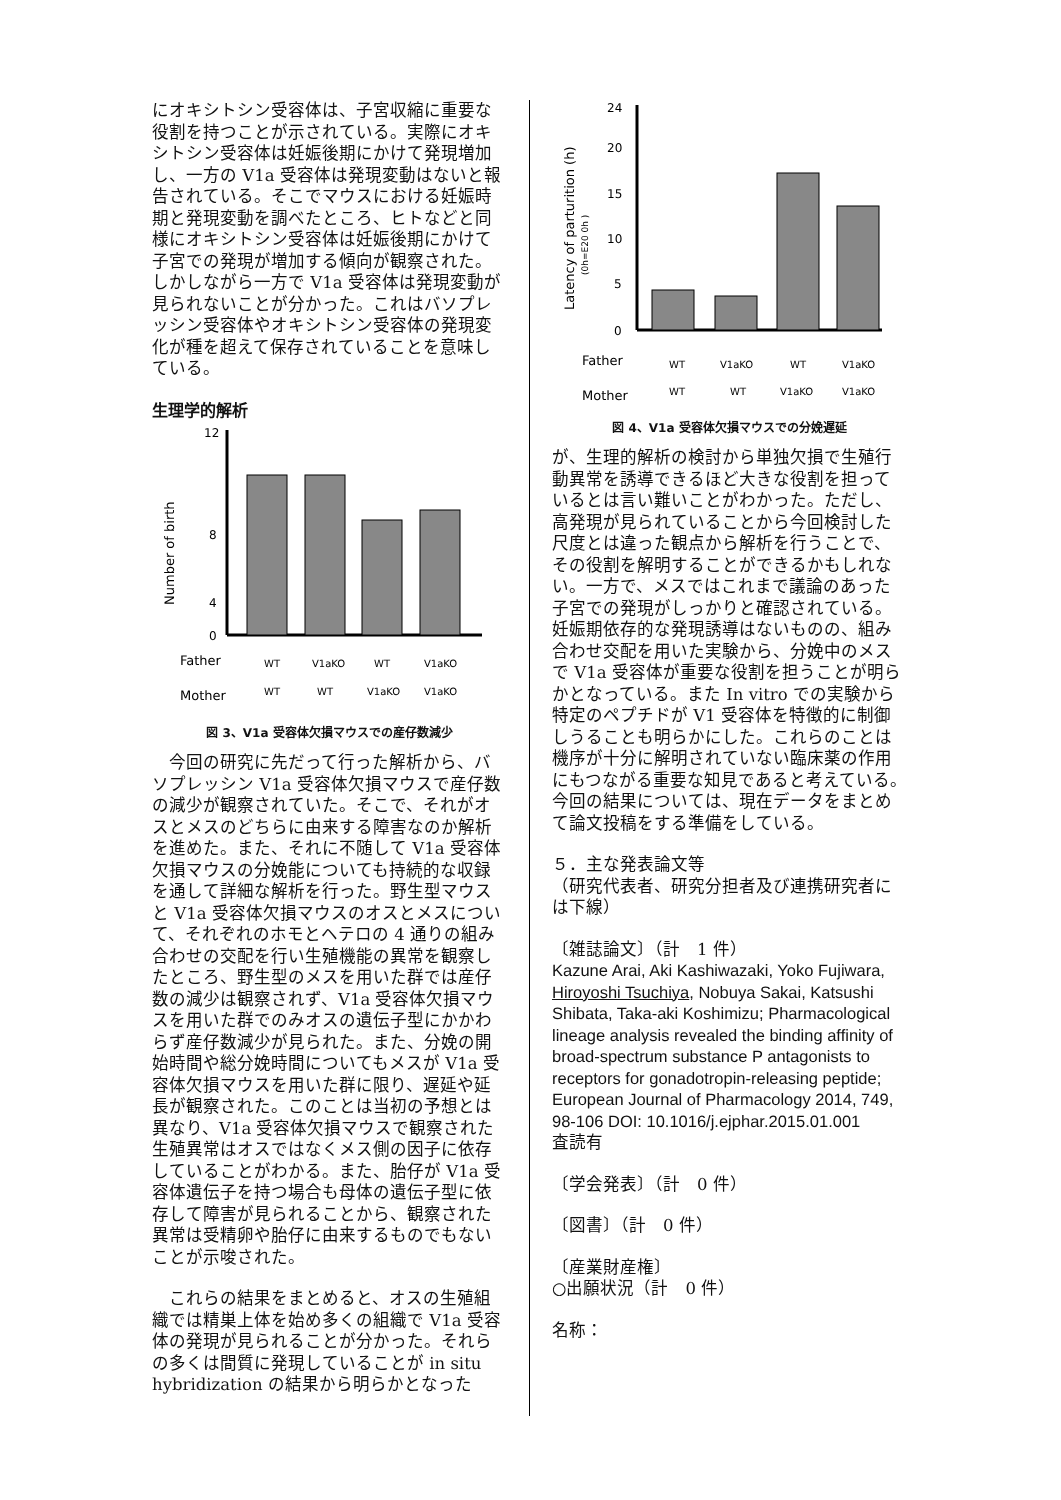にオキシトシン受容体は、子宮収縮に重要な役割を持つことが示されている。実際にオキシトシン受容体は妊娠後期にかけて発現増加し、一方の V1a 受容体は発現変動はないと報告されている。そこでマウスにおける妊娠時期と発現変動を調べたところ、ヒトなどと同様にオキシトシン受容体は妊娠後期にかけて子宮での発現が増加する傾向が観察された。しかしながら一方で V1a 受容体は発現変動が見られないことが分かった。これはバソプレッシン受容体やオキシトシン受容体の発現変化が種を超えて保存されていることを意味している。
生理学的解析
Number of birth
12
8
4
0
Father
WT
V1aKO
WT
V1aKO
Mother
WT
WT
V1aKO
V1aKO
図 3、V1a 受容体欠損マウスでの産仔数減少
　今回の研究に先だって行った解析から、バソプレッシン V1a 受容体欠損マウスで産仔数の減少が観察されていた。そこで、それがオスとメスのどちらに由来する障害なのか解析を進めた。また、それに不随して V1a 受容体欠損マウスの分娩能についても持続的な収録を通して詳細な解析を行った。野生型マウスと V1a 受容体欠損マウスのオスとメスについて、それぞれのホモとヘテロの 4 通りの組み合わせの交配を行い生殖機能の異常を観察したところ、野生型のメスを用いた群では産仔数の減少は観察されず、V1a 受容体欠損マウスを用いた群でのみオスの遺伝子型にかかわらず産仔数減少が見られた。また、分娩の開始時間や総分娩時間についてもメスが V1a 受容体欠損マウスを用いた群に限り、遅延や延長が観察された。このことは当初の予想とは異なり、V1a 受容体欠損マウスで観察された生殖異常はオスではなくメス側の因子に依存していることがわかる。また、胎仔が V1a 受容体遺伝子を持つ場合も母体の遺伝子型に依存して障害が見られることから、観察された異常は受精卵や胎仔に由来するものでもないことが示唆された。
　これらの結果をまとめると、オスの生殖組織では精巣上体を始め多くの組織で V1a 受容体の発現が見られることが分かった。それらの多くは間質に発現していることが in situ hybridization の結果から明らかとなった
Latency of parturition (h)
(0h=E20 0h )
24
20
15
10
5
0
Father
WT
V1aKO
WT
V1aKO
Mother
WT
WT
V1aKO
V1aKO
図 4、V1a 受容体欠損マウスでの分娩遅延
が、生理的解析の検討から単独欠損で生殖行動異常を誘導できるほど大きな役割を担っているとは言い難いことがわかった。ただし、高発現が見られていることから今回検討した尺度とは違った観点から解析を行うことで、その役割を解明することができるかもしれない。一方で、メスではこれまで議論のあった子宮での発現がしっかりと確認されている。妊娠期依存的な発現誘導はないものの、組み合わせ交配を用いた実験から、分娩中のメスで V1a 受容体が重要な役割を担うことが明らかとなっている。また In vitro での実験から特定のペプチドが V1 受容体を特徴的に制御しうることも明らかにした。これらのことは機序が十分に解明されていない臨床薬の作用にもつながる重要な知見であると考えている。今回の結果については、現在データをまとめて論文投稿をする準備をしている。
５．主な発表論文等
（研究代表者、研究分担者及び連携研究者には下線）
〔雑誌論文〕（計　1 件）
Kazune Arai, Aki Kashiwazaki, Yoko Fujiwara, Hiroyoshi Tsuchiya, Nobuya Sakai, Katsushi Shibata, Taka-aki Koshimizu; Pharmacological lineage analysis revealed the binding affinity of broad-spectrum substance P antagonists to receptors for gonadotropin-releasing peptide; European Journal of Pharmacology 2014, 749, 98-106 DOI: 10.1016/j.ejphar.2015.01.001
査読有
〔学会発表〕（計　0 件）
〔図書〕（計　0 件）
〔産業財産権〕
○出願状況（計　0 件）
名称：